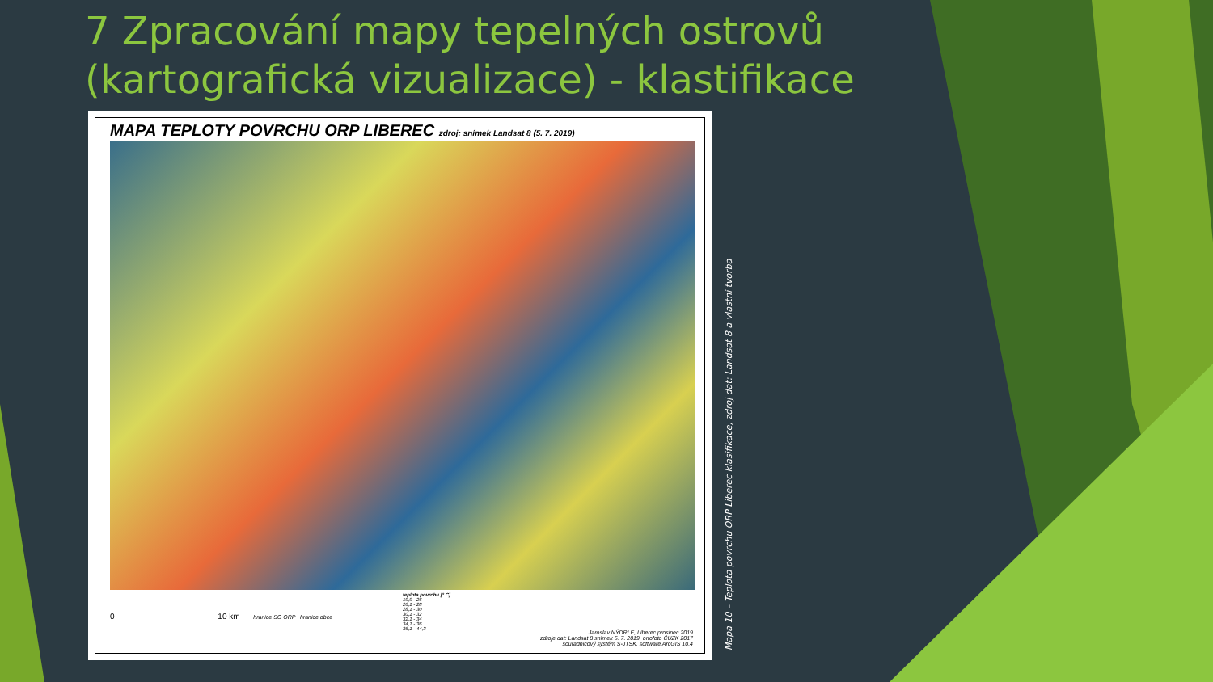7 Zpracování mapy tepelných ostrovů (kartografická vizualizace) - klastifikace
MAPA TEPLOTY POVRCHU ORP LIBEREC zdroj: snímek Landsat 8 (5. 7. 2019)
0 10 km hranice SO ORP hranice obce
teplota povrchu [° C]
19,9 - 26
26,1 - 28
28,1 - 30
30,1 - 32
32,1 - 34
34,1 - 36
36,1 - 44,3
Jaroslav NÝDRLE, Liberec prosinec 2019
zdroje dat: Landsat 8 snímek 5. 7. 2019, ortofoto ČUZK 2017
souřadnicový systém S-JTSK, software ArcGIS 10.4
Mapa 10 – Teplota povrchu ORP Liberec klasifikace, zdroj dat: Landsat 8 a vlastní tvorba